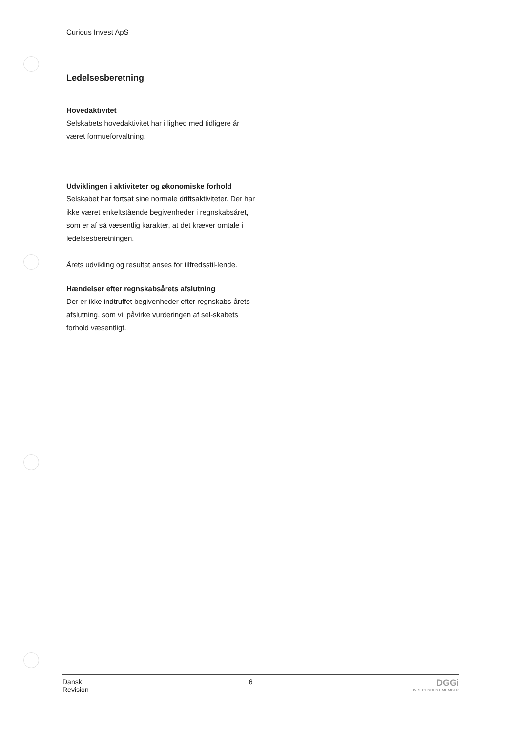Curious Invest ApS
Ledelsesberetning
Hovedaktivitet
Selskabets hovedaktivitet har i lighed med tidligere år været formueforvaltning.
Udviklingen i aktiviteter og økonomiske forhold
Selskabet har fortsat sine normale driftsaktiviteter. Der har ikke været enkeltstående begivenheder i regnskabsåret, som er af så væsentlig karakter, at det kræver omtale i ledelsesberetningen.
Årets udvikling og resultat anses for tilfredsstil-lende.
Hændelser efter regnskabsårets afslutning
Der er ikke indtruffet begivenheder efter regnskabs-årets afslutning, som vil påvirke vurderingen af sel-skabets forhold væsentligt.
Dansk
Revision
6
DGGi
INDEPENDENT MEMBER